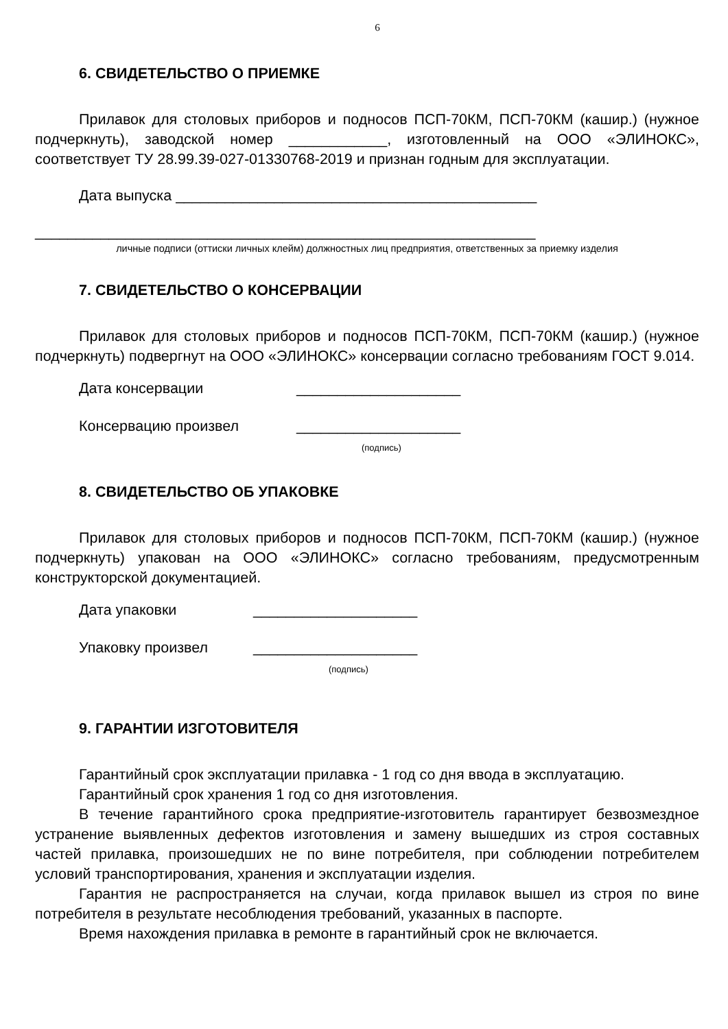6
6. СВИДЕТЕЛЬСТВО О ПРИЕМКЕ
Прилавок для столовых приборов и подносов ПСП-70КМ, ПСП-70КМ (кашир.) (нужное подчеркнуть), заводской номер ____________, изготовленный на ООО «ЭЛИНОКС», соответствует ТУ 28.99.39-027-01330768-2019 и признан годным для эксплуатации.
Дата выпуска ____________________________________________
_____________________________________________________________
личные подписи (оттиски личных клейм) должностных лиц предприятия, ответственных за приемку изделия
7. СВИДЕТЕЛЬСТВО О КОНСЕРВАЦИИ
Прилавок для столовых приборов и подносов ПСП-70КМ, ПСП-70КМ (кашир.) (нужное подчеркнуть) подвергнут на ООО «ЭЛИНОКС» консервации согласно требованиям ГОСТ 9.014.
Дата консервации ____________________
Консервацию произвел ____________________
(подпись)
8. СВИДЕТЕЛЬСТВО ОБ УПАКОВКЕ
Прилавок для столовых приборов и подносов ПСП-70КМ, ПСП-70КМ (кашир.) (нужное подчеркнуть) упакован на ООО «ЭЛИНОКС» согласно требованиям, предусмотренным конструкторской документацией.
Дата упаковки ____________________
Упаковку произвел ____________________
(подпись)
9. ГАРАНТИИ ИЗГОТОВИТЕЛЯ
Гарантийный срок эксплуатации прилавка - 1 год со дня ввода в эксплуатацию.
Гарантийный срок хранения 1 год со дня изготовления.
В течение гарантийного срока предприятие-изготовитель гарантирует безвозмездное устранение выявленных дефектов изготовления и замену вышедших из строя составных частей прилавка, произошедших не по вине потребителя, при соблюдении потребителем условий транспортирования, хранения и эксплуатации изделия.
Гарантия не распространяется на случаи, когда прилавок вышел из строя по вине потребителя в результате несоблюдения требований, указанных в паспорте.
Время нахождения прилавка в ремонте в гарантийный срок не включается.